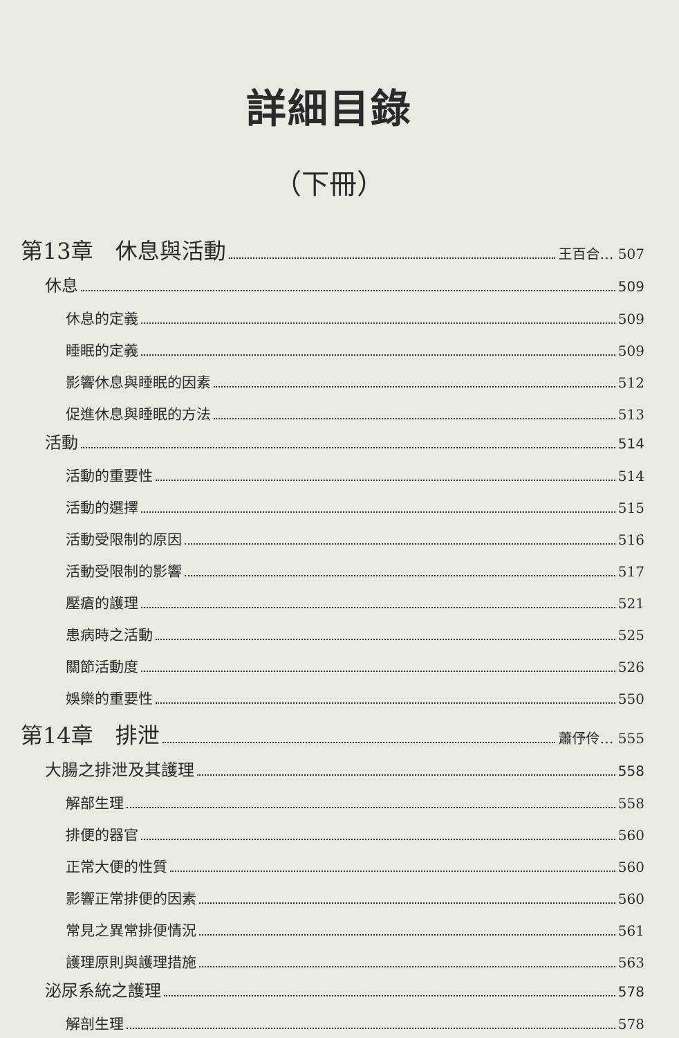詳細目錄
（下冊）
第13章　休息與活動 王百合… 507
休息 509
休息的定義 509
睡眠的定義 509
影響休息與睡眠的因素 512
促進休息與睡眠的方法 513
活動 514
活動的重要性 514
活動的選擇 515
活動受限制的原因 516
活動受限制的影響 517
壓瘡的護理 521
患病時之活動 525
關節活動度 526
娛樂的重要性 550
第14章　排泄 蕭伃伶… 555
大腸之排泄及其護理 558
解部生理 558
排便的器官 560
正常大便的性質 560
影響正常排便的因素 560
常見之異常排便情況 561
護理原則與護理措施 563
泌尿系統之護理 578
解剖生理 578